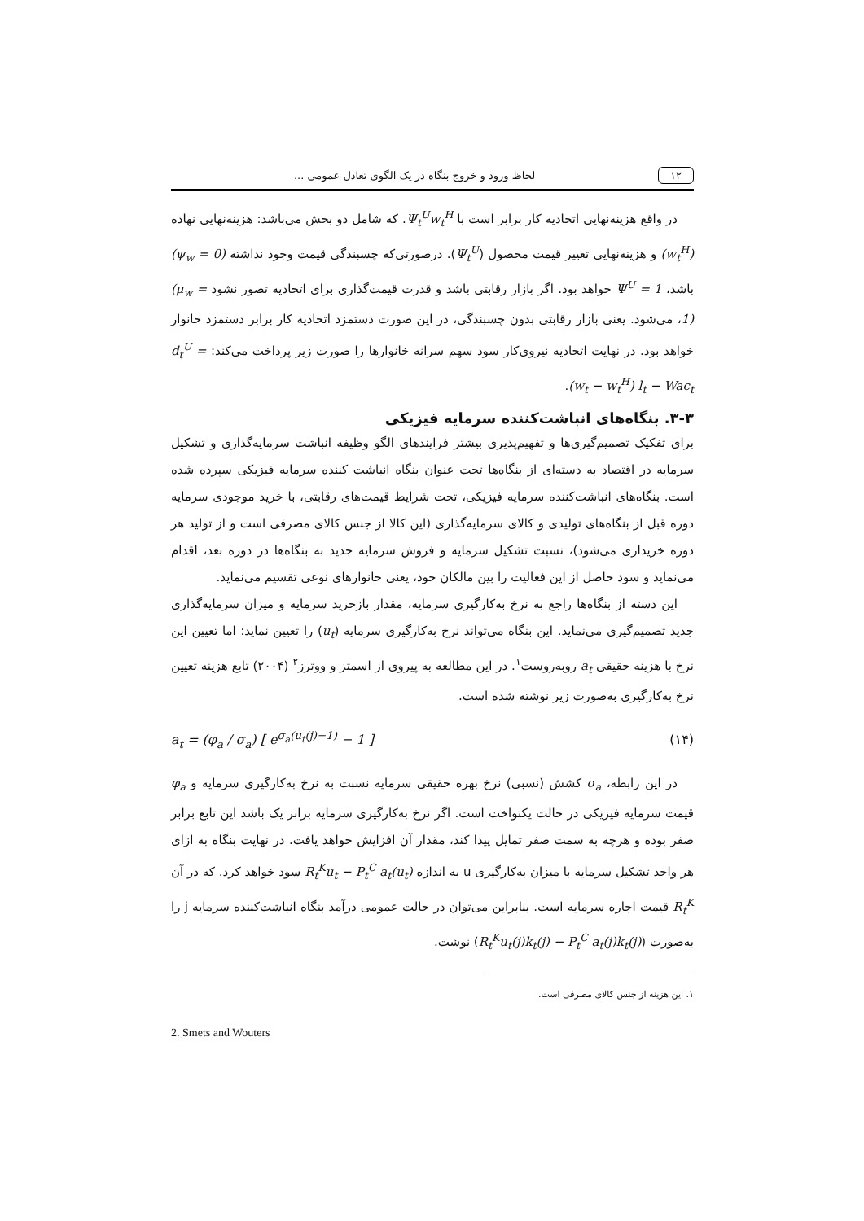۱۲ لحاظ ورود و خروج بنگاه در یک الگوی تعادل عمومی ...
در واقع هزینه‌نهایی اتحادیه کار برابر است با Ψ<sub>t</sub><sup>U</sup>w<sub>t</sub><sup>H</sup>. که شامل دو بخش می‌باشد: هزینه‌نهایی نهاده (w<sub>t</sub><sup>H</sup>) و هزینه‌نهایی تغییر قیمت محصول (Ψ<sub>t</sub><sup>U</sup>). درصورتی‌که چسبندگی قیمت وجود نداشته (ψ<sub>w</sub> = 0) باشد، Ψ<sup>U</sup> = 1 خواهد بود. اگر بازار رقابتی باشد و قدرت قیمت‌گذاری برای اتحادیه تصور نشود (μ<sub>w</sub> = 1)، می‌شود. یعنی بازار رقابتی بدون چسبندگی، در این صورت دستمزد اتحادیه کار برابر دستمزد خانوار خواهد بود. در نهایت اتحادیه نیروی‌کار سود سهم سرانه خانوارها را صورت زیر پرداخت می‌کند: d<sub>t</sub><sup>U</sup> = (w<sub>t</sub> − w<sub>t</sub><sup>H</sup>) l<sub>t</sub> − Wac<sub>t</sub>.
۳-۳. بنگاه‌های انباشت‌کننده سرمایه فیزیکی
برای تفکیک تصمیم‌گیری‌ها و تفهیم‌پذیری بیشتر فرایندهای الگو وظیفه انباشت سرمایه‌گذاری و تشکیل سرمایه در اقتصاد به دسته‌ای از بنگاه‌ها تحت عنوان بنگاه انباشت کننده سرمایه فیزیکی سپرده شده است. بنگاه‌های انباشت‌کننده سرمایه فیزیکی، تحت شرایط قیمت‌های رقابتی، با خرید موجودی سرمایه دوره قبل از بنگاه‌های تولیدی و کالای سرمایه‌گذاری (این کالا از جنس کالای مصرفی است و از تولید هر دوره خریداری می‌شود)، نسبت تشکیل سرمایه و فروش سرمایه جدید به بنگاه‌ها در دوره بعد، اقدام می‌نماید و سود حاصل از این فعالیت را بین مالکان خود، یعنی خانوارهای نوعی تقسیم می‌نماید.
این دسته از بنگاه‌ها راجع به نرخ به‌کارگیری سرمایه، مقدار بازخرید سرمایه و میزان سرمایه‌گذاری جدید تصمیم‌گیری می‌نماید. این بنگاه می‌تواند نرخ به‌کارگیری سرمایه (u<sub>t</sub>) را تعیین نماید؛ اما تعیین این نرخ با هزینه حقیقی a<sub>t</sub> روبه‌روست<sup>۱</sup>. در این مطالعه به پیروی از اسمتز و ووترز<sup>۲</sup> (۲۰۰۴) تابع هزینه تعیین نرخ به‌کارگیری به‌صورت زیر نوشته شده است.
(۱۴) a<sub>t</sub> = (φ<sub>a</sub> / σ<sub>a</sub>) [ e<sup>σ<sub>a</sub>(u<sub>t</sub>(j)−1)</sup> − 1 ]
در این رابطه، σ<sub>a</sub> کشش (نسبی) نرخ بهره حقیقی سرمایه نسبت به نرخ به‌کارگیری سرمایه و φ<sub>a</sub> قیمت سرمایه فیزیکی در حالت یکنواخت است. اگر نرخ به‌کارگیری سرمایه برابر یک باشد این تابع برابر صفر بوده و هرچه به سمت صفر تمایل پیدا کند، مقدار آن افزایش خواهد یافت. در نهایت بنگاه به ازای هر واحد تشکیل سرمایه با میزان به‌کارگیری u به اندازه R<sub>t</sub><sup>K</sup>u<sub>t</sub> − P<sub>t</sub><sup>C</sup> a<sub>t</sub>(u<sub>t</sub>) سود خواهد کرد. که در آن R<sub>t</sub><sup>K</sup> قیمت اجاره سرمایه است. بنابراین می‌توان در حالت عمومی درآمد بنگاه انباشت‌کننده سرمایه j را به‌صورت (R<sub>t</sub><sup>K</sup>u<sub>t</sub>(j)k<sub>t</sub>(j) − P<sub>t</sub><sup>C</sup> a<sub>t</sub>(j)k<sub>t</sub>(j)) نوشت.
۱. این هزینه از جنس کالای مصرفی است.
2. Smets and Wouters